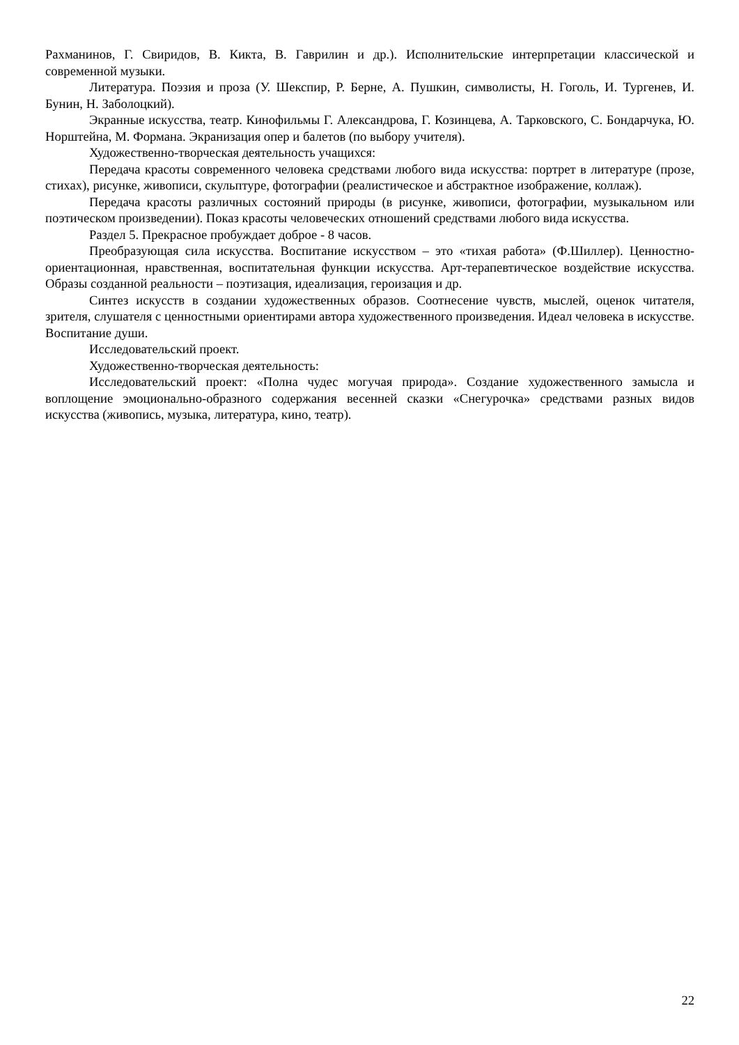Рахманинов, Г. Свиридов, В. Кикта, В. Гаврилин и др.). Исполнительские интерпретации классической и современной музыки.
Литература. Поэзия и проза (У. Шекспир, Р. Берне, А. Пушкин, символисты, Н. Гоголь, И. Тургенев, И. Бунин, Н. Заболоцкий).
Экранные искусства, театр. Кинофильмы Г. Александрова, Г. Козинцева, А. Тарковского, С. Бондарчука, Ю. Норштейна, М. Формана. Экранизация опер и балетов (по выбору учителя).
Художественно-творческая деятельность учащихся:
Передача красоты современного человека средствами любого вида искусства: портрет в литературе (прозе, стихах), рисунке, живописи, скульптуре, фотографии (реалистическое и абстрактное изображение, коллаж).
Передача красоты различных состояний природы (в рисунке, живописи, фотографии, музыкальном или поэтическом произведении). Показ красоты человеческих отношений средствами любого вида искусства.
Раздел 5. Прекрасное пробуждает доброе - 8 часов.
Преобразующая сила искусства. Воспитание искусством – это «тихая работа» (Ф.Шиллер). Ценностно-ориентационная, нравственная, воспитательная функции искусства. Арт-терапевтическое воздействие искусства. Образы созданной реальности – поэтизация, идеализация, героизация и др.
Синтез искусств в создании художественных образов. Соотнесение чувств, мыслей, оценок читателя, зрителя, слушателя с ценностными ориентирами автора художественного произведения. Идеал человека в искусстве. Воспитание души.
Исследовательский проект.
Художественно-творческая деятельность:
Исследовательский проект: «Полна чудес могучая природа». Создание художественного замысла и воплощение эмоционально-образного содержания весенней сказки «Снегурочка» средствами разных видов искусства (живопись, музыка, литература, кино, театр).
22